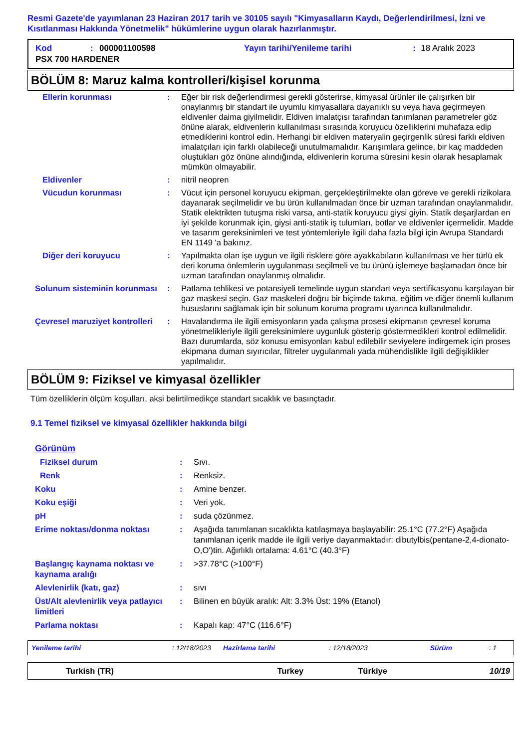Resmi Gazete'de yayımlanan 23 Haziran 2017 tarih ve 30105 sayılı "Kimyasalların Kaydı, Değerlendirilmesi, İzni ve Kısıtlanması Hakkında Yönetmelik" hükümlerine uygun olarak hazırlanmıştır.
| Kod | : | 000001100598 | Yayın tarihi/Yenileme tarihi | : | 18 Aralık 2023 |
| PSX 700 HARDENER | | | | | |
BÖLÜM 8: Maruz kalma kontrolleri/kişisel korunma
| Ellerin korunması | : | Eğer bir risk değerlendirmesi gerekli gösterirse, kimyasal ürünler ile çalışırken bir onaylanmış bir standart ile uyumlu kimyasallara dayanıklı su veya hava geçirmeyen eldivenler daima giyilmelidir. Eldiven imalatçısı tarafından tanımlanan parametreler göz önüne alarak, eldivenlerin kullanılması sırasında koruyucu özelliklerini muhafaza edip etmediklerini kontrol edin. Herhangi bir eldiven materyalin geçirgenlik süresi farklı eldiven imalatçıları için farklı olabileceği unutulmamalıdır. Karışımlara gelince, bir kaç maddeden oluştukları göz önüne alındığında, eldivenlerin koruma süresini kesin olarak hesaplamak mümkün olmayabilir. |
| Eldivenler | : | nitril neopren |
| Vücudun korunması | : | Vücut için personel koruyucu ekipman, gerçekleştirilmekte olan göreve ve gerekli rizikolara dayanarak seçilmelidir ve bu ürün kullanılmadan önce bir uzman tarafından onaylanmalıdır. Statik elektrikten tutuşma riski varsa, anti-statik koruyucu giysi giyin. Statik deşarjlardan en iyi şekilde korunmak için, giysi anti-statik iş tulumları, botlar ve eldivenler içermelidir. Madde ve tasarım gereksinimleri ve test yöntemleriyle ilgili daha fazla bilgi için Avrupa Standardı EN 1149 'a bakınız. |
| Diğer deri koruyucu | : | Yapılmakta olan işe uygun ve ilgili risklere göre ayakkabıların kullanılması ve her türlü ek deri koruma önlemlerin uygulanması seçilmeli ve bu ürünü işlemeye başlamadan önce bir uzman tarafından onaylanmış olmalıdır. |
| Solunum sisteminin korunması | : | Patlama tehlikesi ve potansiyeli temelinde uygun standart veya sertifikasyonu karşılayan bir gaz maskesi seçin. Gaz maskeleri doğru bir biçimde takma, eğitim ve diğer önemli kullanım hususlarını sağlamak için bir solunum koruma programı uyarınca kullanılmalıdır. |
| Çevresel maruziyet kontrolleri | : | Havalandırma ile ilgili emisyonların yada çalışma prosesi ekipmanın çevresel koruma yönetmelikleriyle ilgili gereksinimlere uygunluk gösterip göstermedikleri kontrol edilmelidir. Bazı durumlarda, söz konusu emisyonları kabul edilebilir seviyelere indirgemek için proses ekipmana duman sıyırıcılar, filtreler uygulanmalı yada mühendislikle ilgili değişiklikler yapılmalıdır. |
BÖLÜM 9: Fiziksel ve kimyasal özellikler
Tüm özelliklerin ölçüm koşulları, aksi belirtilmedikçe standart sıcaklık ve basınçtadır.
9.1 Temel fiziksel ve kimyasal özellikler hakkında bilgi
| Görünüm | | |
| Fiziksel durum | : | Sıvı. |
| Renk | : | Renksiz. |
| Koku | : | Amine benzer. |
| Koku eşiği | : | Veri yok. |
| pH | : | suda çözünmez. |
| Erime noktası/donma noktası | : | Aşağıda tanımlanan sıcaklıkta katılaşmaya başlayabilir: 25.1°C (77.2°F) Aşağıda tanımlanan içerik madde ile ilgili veriye dayanmaktadır: dibutylbis(pentane-2,4-dionato-O,O')tin. Ağırlıklı ortalama: 4.61°C (40.3°F) |
| Başlangıç kaynama noktası ve kaynama aralığı | : | >37.78°C (>100°F) |
| Alevlenirlik (katı, gaz) | : | sıvı |
| Üst/Alt alevlenirlik veya patlayıcı limitleri | : | Bilinen en büyük aralık: Alt: 3.3% Üst: 19% (Etanol) |
| Parlama noktası | : | Kapalı kap: 47°C (116.6°F) |
| Yenileme tarihi | : 12/18/2023 | Hazirlama tarihi | : 12/18/2023 | Sürüm | : 1 |
| Turkish (TR) | Turkey | Türkiye | 10/19 |